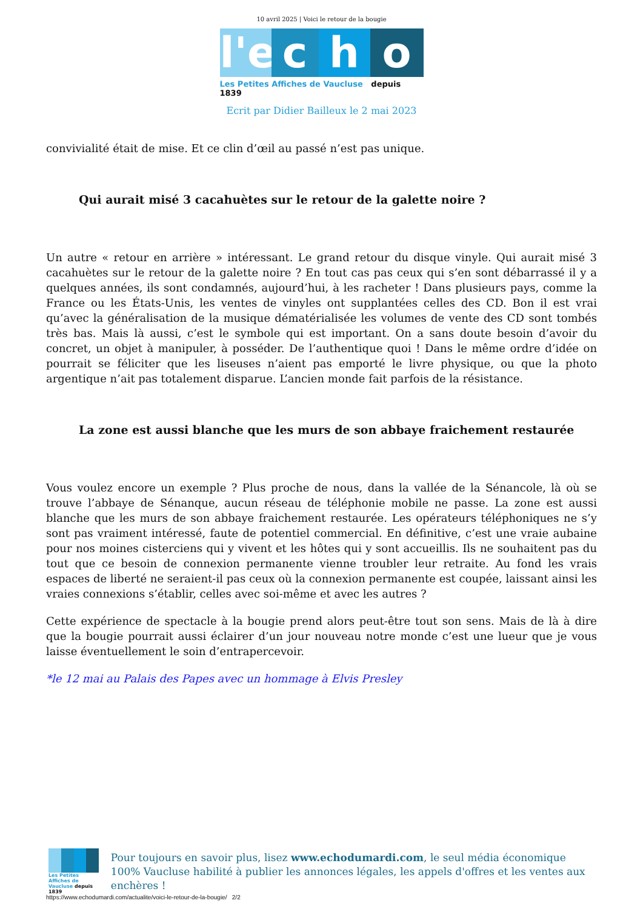10 avril 2025 | Voici le retour de la bougie
l'e c h o
Les Petites Affiches de Vaucluse depuis 1839
Ecrit par Didier Bailleux le 2 mai 2023
convivialité était de mise. Et ce clin d’œil au passé n’est pas unique.
Qui aurait misé 3 cacahuètes sur le retour de la galette noire ?
Un autre « retour en arrière » intéressant. Le grand retour du disque vinyle. Qui aurait misé 3 cacahuètes sur le retour de la galette noire ? En tout cas pas ceux qui s’en sont débarrassé il y a quelques années, ils sont condamnés, aujourd’hui, à les racheter ! Dans plusieurs pays, comme la France ou les États-Unis, les ventes de vinyles ont supplantées celles des CD. Bon il est vrai qu’avec la généralisation de la musique dématérialisée les volumes de vente des CD sont tombés très bas. Mais là aussi, c’est le symbole qui est important. On a sans doute besoin d’avoir du concret, un objet à manipuler, à posséder. De l’authentique quoi ! Dans le même ordre d’idée on pourrait se féliciter que les liseuses n’aient pas emporté le livre physique, ou que la photo argentique n’ait pas totalement disparue. L’ancien monde fait parfois de la résistance.
La zone est aussi blanche que les murs de son abbaye fraichement restaurée
Vous voulez encore un exemple ? Plus proche de nous, dans la vallée de la Sénancole, là où se trouve l’abbaye de Sénanque, aucun réseau de téléphonie mobile ne passe. La zone est aussi blanche que les murs de son abbaye fraichement restaurée. Les opérateurs téléphoniques ne s’y sont pas vraiment intéressé, faute de potentiel commercial. En définitive, c’est une vraie aubaine pour nos moines cisterciens qui y vivent et les hôtes qui y sont accueillis. Ils ne souhaitent pas du tout que ce besoin de connexion permanente vienne troubler leur retraite. Au fond les vrais espaces de liberté ne seraient-il pas ceux où la connexion permanente est coupée, laissant ainsi les vraies connexions s’établir, celles avec soi-même et avec les autres ?
Cette expérience de spectacle à la bougie prend alors peut-être tout son sens. Mais de là à dire que la bougie pourrait aussi éclairer d’un jour nouveau notre monde c’est une lueur que je vous laisse éventuellement le soin d’entrapercevoir.
*le 12 mai au Palais des Papes avec un hommage à Elvis Presley
Les Petites Affiches de Vaucluse depuis 1839
Pour toujours en savoir plus, lisez www.echodumardi.com, le seul média économique 100% Vaucluse habilité à publier les annonces légales, les appels d'offres et les ventes aux enchères !
https://www.echodumardi.com/actualite/voici-le-retour-de-la-bougie/ 2/2